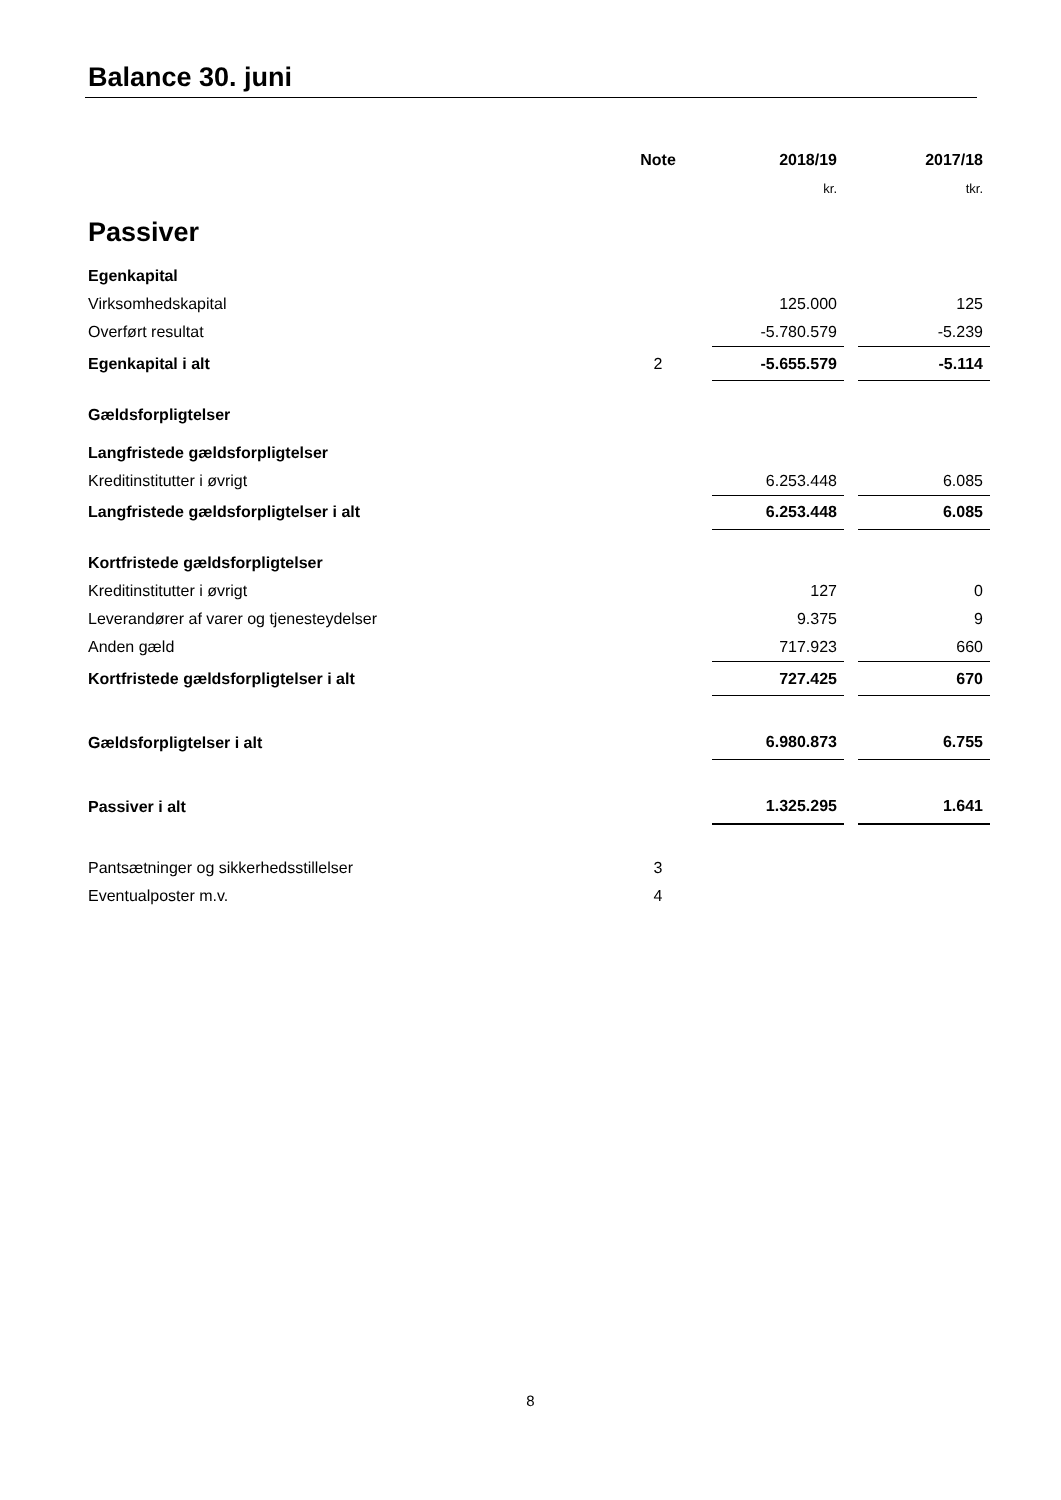Balance 30. juni
| | Note | | 2018/19 | | 2017/18 |
| | | | kr. | | tkr. |
| Passiver | | | | | |
| Egenkapital | | | | | |
| Virksomhedskapital | | | 125.000 | | 125 |
| Overført resultat | | | -5.780.579 | | -5.239 |
| Egenkapital i alt | 2 | | -5.655.579 | | -5.114 |
| Gældsforpligtelser | | | | | |
| Langfristede gældsforpligtelser | | | | | |
| Kreditinstitutter i øvrigt | | | 6.253.448 | | 6.085 |
| Langfristede gældsforpligtelser i alt | | | 6.253.448 | | 6.085 |
| Kortfristede gældsforpligtelser | | | | | |
| Kreditinstitutter i øvrigt | | | 127 | | 0 |
| Leverandører af varer og tjenesteydelser | | | 9.375 | | 9 |
| Anden gæld | | | 717.923 | | 660 |
| Kortfristede gældsforpligtelser i alt | | | 727.425 | | 670 |
| Gældsforpligtelser i alt | | | 6.980.873 | | 6.755 |
| Passiver i alt | | | 1.325.295 | | 1.641 |
| Pantsætninger og sikkerhedsstillelser | 3 | | | | |
| Eventualposter m.v. | 4 | | | | |
8